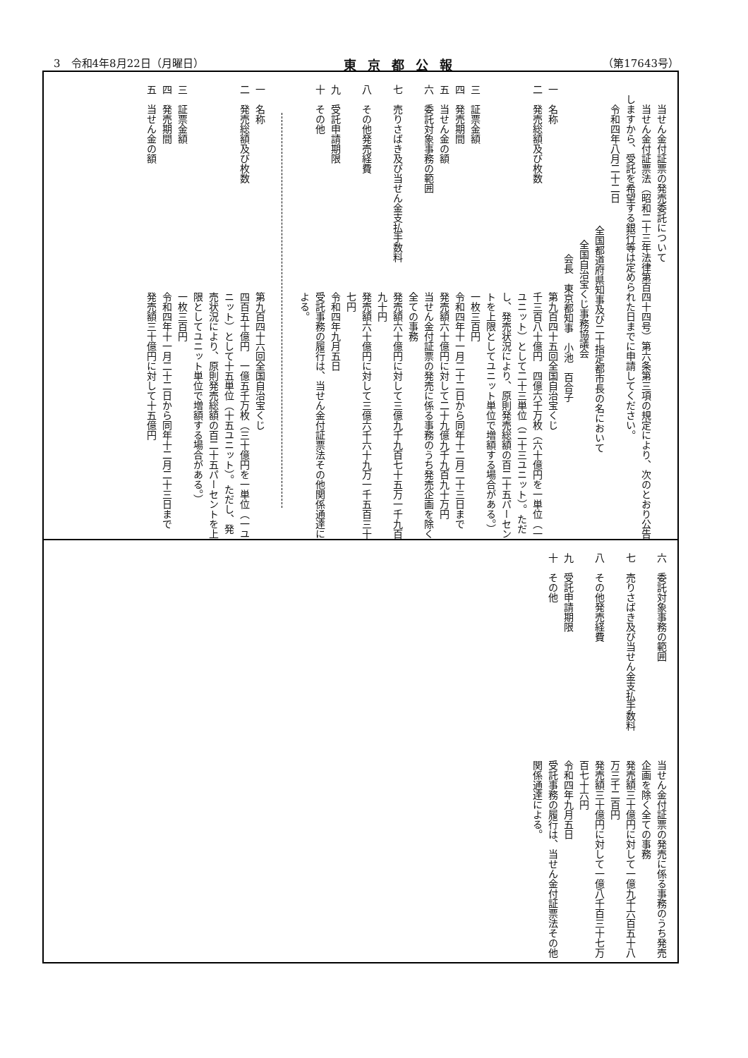3　令和4年8月22日（月曜日） 東京都公報 （第17643号）
当せん金付証票の発売委託について
　当せん金付証票法（昭和二十三年法律第百四十四号）第六条第三項の規定により、次のとおり公告しますから、受託を希望する銀行等は定められた日までに申請してください。
　令和四年八月二十二日
全国都道府県知事及び二十指定都市長の名において
全国自治宝くじ事務協議会
会長　東京都知事　小池　百合子
一　名称
第九百四十五回全国自治宝くじ
二　発売総額及び枚数
千三百八十億円　四億六千万枚（六十億円を一単位（一ユニット）として二十三単位（二十三ユニット）。ただし、発売状況により、原則発売総額の百二十五パーセントを上限としてユニット単位で増額する場合がある。）
三　証票金額
一枚三百円
四　発売期間
令和四年十一月二十二日から同年十二月二十三日まで
五　当せん金の額
発売額六十億円に対して二十九億九千九百九十万円
六　委託対象事務の範囲
当せん金付証票の発売に係る事務のうち発売企画を除く全ての事務
七　売りさばき及び当せん金支払手数料
発売額六十億円に対して三億九千九百七十五万一千九百九十円
八　その他発売経費
発売額六十億円に対して三億六千六十九万一千五百三十七円
九　受託申請期限
令和四年九月五日
十　その他
受託事務の履行は、当せん金付証票法その他関係通達による。
一　名称
第九百四十六回全国自治宝くじ
二　発売総額及び枚数
四百五十億円　一億五千万枚（三十億円を一単位（一ユニット）として十五単位（十五ユニット）。ただし、発売状況により、原則発売総額の百二十五パーセントを上限としてユニット単位で増額する場合がある。）
三　証票金額
一枚三百円
四　発売期間
令和四年十一月二十二日から同年十二月二十三日まで
五　当せん金の額
発売額三十億円に対して十五億円
六　委託対象事務の範囲
当せん金付証票の発売に係る事務のうち発売企画を除く全ての事務
七　売りさばき及び当せん金支払手数料
発売額三十億円に対して一億九千六百五十八万三千二百円
八　その他発売経費
発売額三十億円に対して一億八千百三十七万百七十六円
九　受託申請期限
令和四年九月五日
十　その他
受託事務の履行は、当せん金付証票法その他関係通達による。